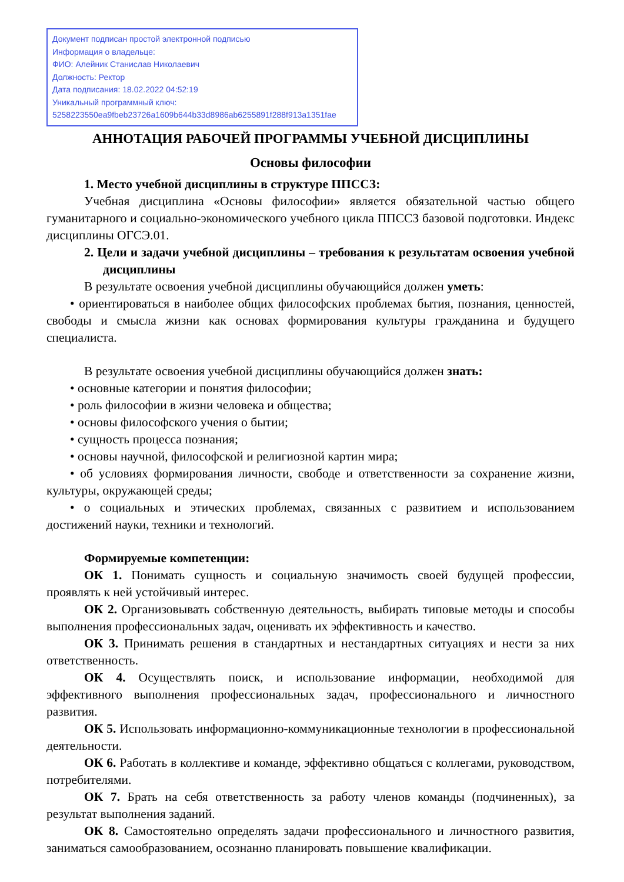Документ подписан простой электронной подписью
Информация о владельце:
ФИО: Алейник Станислав Николаевич
Должность: Ректор
Дата подписания: 18.02.2022 04:52:19
Уникальный программный ключ:
5258223550ea9fbeb23726a1609b644b33d8986ab6255891f288f913a1351fae
АННОТАЦИЯ РАБОЧЕЙ ПРОГРАММЫ УЧЕБНОЙ ДИСЦИПЛИНЫ
Основы философии
1. Место учебной дисциплины в структуре ППССЗ:
Учебная дисциплина «Основы философии» является обязательной частью общего гуманитарного и социально-экономического учебного цикла ППССЗ базовой подготовки. Индекс дисциплины ОГСЭ.01.
2. Цели и задачи учебной дисциплины – требования к результатам освоения учебной дисциплины
В результате освоения учебной дисциплины обучающийся должен уметь:
• ориентироваться в наиболее общих философских проблемах бытия, познания, ценностей, свободы и смысла жизни как основах формирования культуры гражданина и будущего специалиста.
В результате освоения учебной дисциплины обучающийся должен знать:
• основные категории и понятия философии;
• роль философии в жизни человека и общества;
• основы философского учения о бытии;
• сущность процесса познания;
• основы научной, философской и религиозной картин мира;
• об условиях формирования личности, свободе и ответственности за сохранение жизни, культуры, окружающей среды;
• о социальных и этических проблемах, связанных с развитием и использованием достижений науки, техники и технологий.
Формируемые компетенции:
ОК 1. Понимать сущность и социальную значимость своей будущей профессии, проявлять к ней устойчивый интерес.
ОК 2. Организовывать собственную деятельность, выбирать типовые методы и способы выполнения профессиональных задач, оценивать их эффективность и качество.
ОК 3. Принимать решения в стандартных и нестандартных ситуациях и нести за них ответственность.
ОК 4. Осуществлять поиск, и использование информации, необходимой для эффективного выполнения профессиональных задач, профессионального и личностного развития.
ОК 5. Использовать информационно-коммуникационные технологии в профессиональной деятельности.
ОК 6. Работать в коллективе и команде, эффективно общаться с коллегами, руководством, потребителями.
ОК 7. Брать на себя ответственность за работу членов команды (подчиненных), за результат выполнения заданий.
ОК 8. Самостоятельно определять задачи профессионального и личностного развития, заниматься самообразованием, осознанно планировать повышение квалификации.